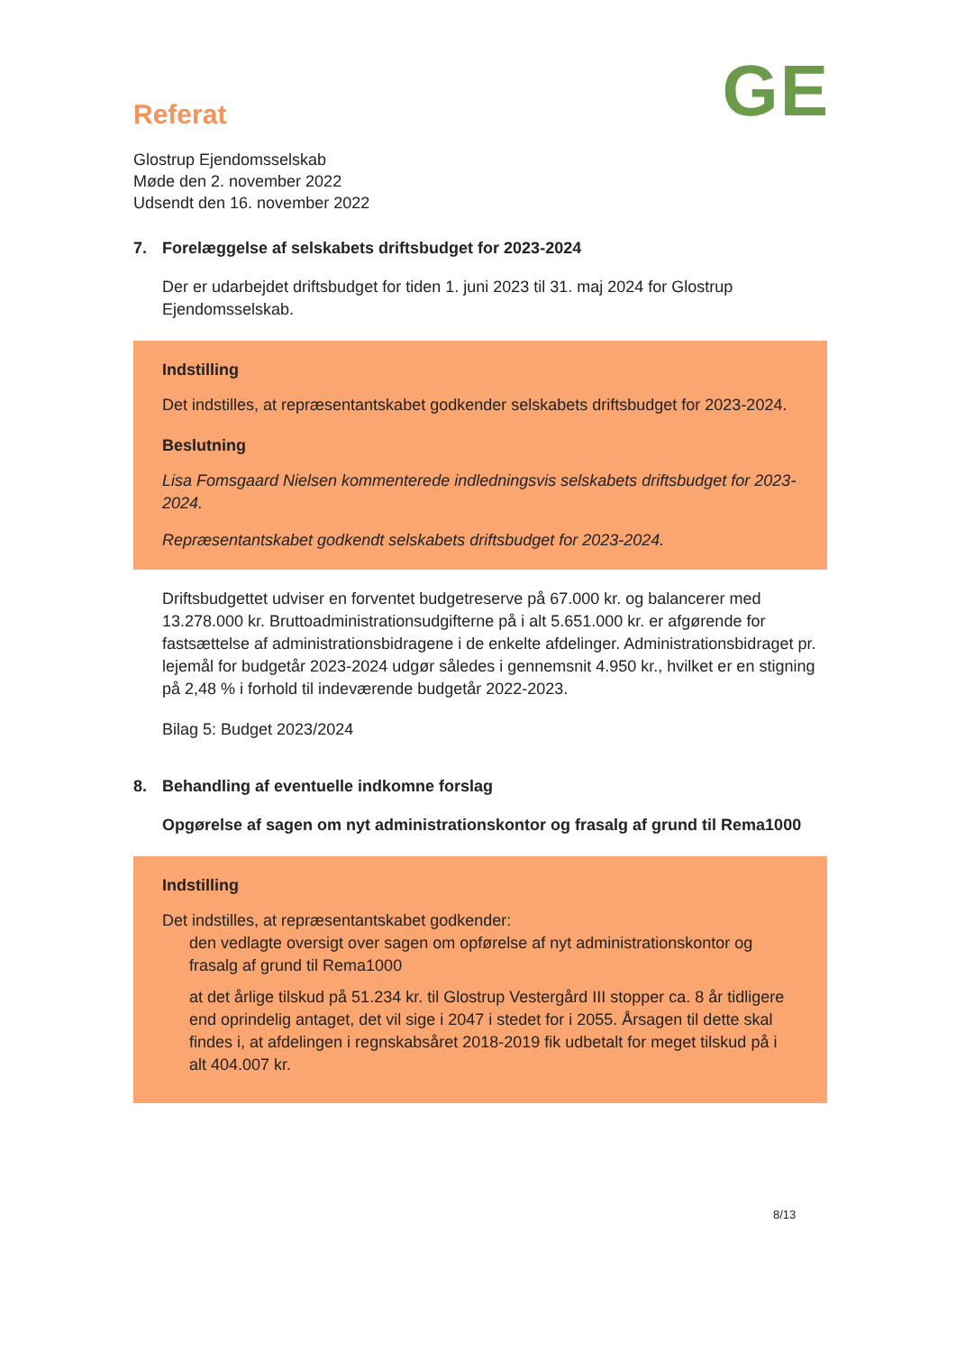Referat
GE
Glostrup Ejendomsselskab
Møde den 2. november 2022
Udsendt den 16. november 2022
7. Forelæggelse af selskabets driftsbudget for 2023-2024
Der er udarbejdet driftsbudget for tiden 1. juni 2023 til 31. maj 2024 for Glostrup Ejendomsselskab.
Indstilling
Det indstilles, at repræsentantskabet godkender selskabets driftsbudget for 2023-2024.
Beslutning
Lisa Fomsgaard Nielsen kommenterede indledningsvis selskabets driftsbudget for 2023-2024.
Repræsentantskabet godkendt selskabets driftsbudget for 2023-2024.
Driftsbudgettet udviser en forventet budgetreserve på 67.000 kr. og balancerer med 13.278.000 kr. Bruttoadministrationsudgifterne på i alt 5.651.000 kr. er afgørende for fastsættelse af administrationsbidragene i de enkelte afdelinger. Administrationsbidraget pr. lejemål for budgetår 2023-2024 udgør således i gennemsnit 4.950 kr., hvilket er en stigning på 2,48 % i forhold til indeværende budgetår 2022-2023.
Bilag 5: Budget 2023/2024
8. Behandling af eventuelle indkomne forslag
Opgørelse af sagen om nyt administrationskontor og frasalg af grund til Rema1000
Indstilling
Det indstilles, at repræsentantskabet godkender:
den vedlagte oversigt over sagen om opførelse af nyt administrationskontor og frasalg af grund til Rema1000
at det årlige tilskud på 51.234 kr. til Glostrup Vestergård III stopper ca. 8 år tidligere end oprindelig antaget, det vil sige i 2047 i stedet for i 2055. Årsagen til dette skal findes i, at afdelingen i regnskabsåret 2018-2019 fik udbetalt for meget tilskud på i alt 404.007 kr.
8/13